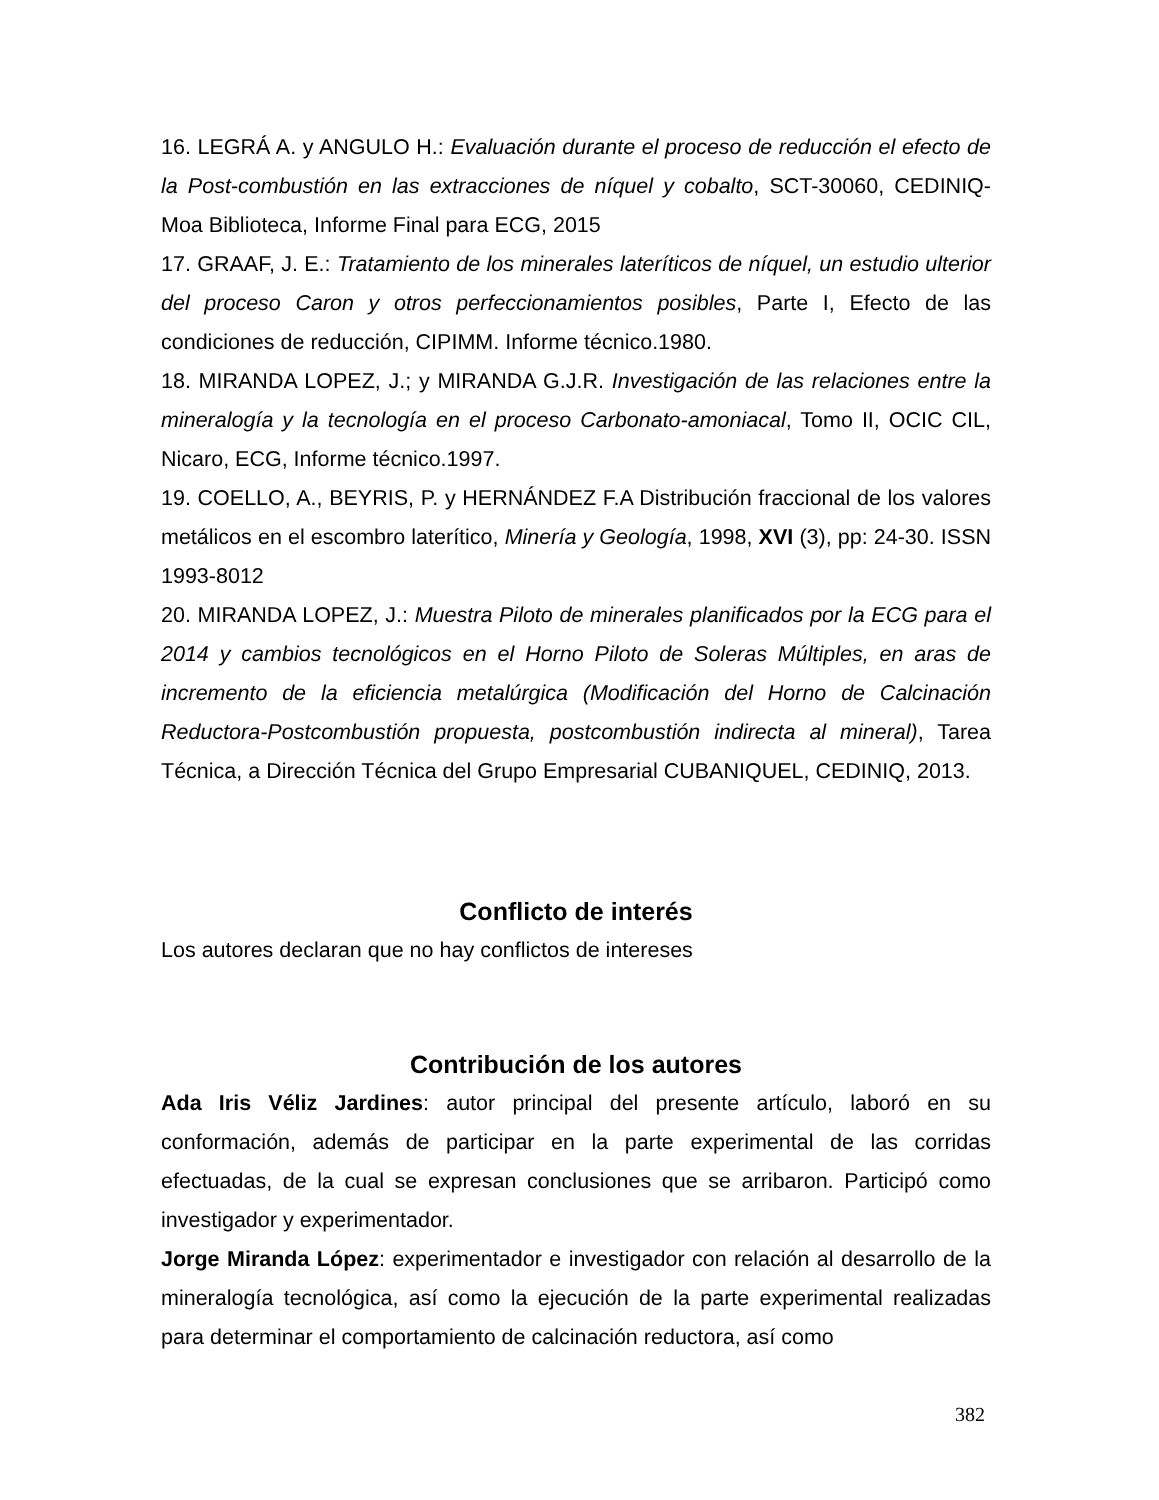16. LEGRÁ A. y ANGULO H.: Evaluación durante el proceso de reducción el efecto de la Post-combustión en las extracciones de níquel y cobalto, SCT-30060, CEDINIQ-Moa Biblioteca, Informe Final para ECG, 2015
17. GRAAF, J. E.: Tratamiento de los minerales lateríticos de níquel, un estudio ulterior del proceso Caron y otros perfeccionamientos posibles, Parte I, Efecto de las condiciones de reducción, CIPIMM. Informe técnico.1980.
18. MIRANDA LOPEZ, J.; y MIRANDA G.J.R. Investigación de las relaciones entre la mineralogía y la tecnología en el proceso Carbonato-amoniacal, Tomo II, OCIC CIL, Nicaro, ECG, Informe técnico.1997.
19. COELLO, A., BEYRIS, P. y HERNÁNDEZ F.A Distribución fraccional de los valores metálicos en el escombro laterítico, Minería y Geología, 1998, XVI (3), pp: 24-30. ISSN 1993-8012
20. MIRANDA LOPEZ, J.: Muestra Piloto de minerales planificados por la ECG para el 2014 y cambios tecnológicos en el Horno Piloto de Soleras Múltiples, en aras de incremento de la eficiencia metalúrgica (Modificación del Horno de Calcinación Reductora-Postcombustión propuesta, postcombustión indirecta al mineral), Tarea Técnica, a Dirección Técnica del Grupo Empresarial CUBANIQUEL, CEDINIQ, 2013.
Conflicto de interés
Los autores declaran que no hay conflictos de intereses
Contribución de los autores
Ada Iris Véliz Jardines: autor principal del presente artículo, laboró en su conformación, además de participar en la parte experimental de las corridas efectuadas, de la cual se expresan conclusiones que se arribaron. Participó como investigador y experimentador.
Jorge Miranda López: experimentador e investigador con relación al desarrollo de la mineralogía tecnológica, así como la ejecución de la parte experimental realizadas para determinar el comportamiento de calcinación reductora, así como
382